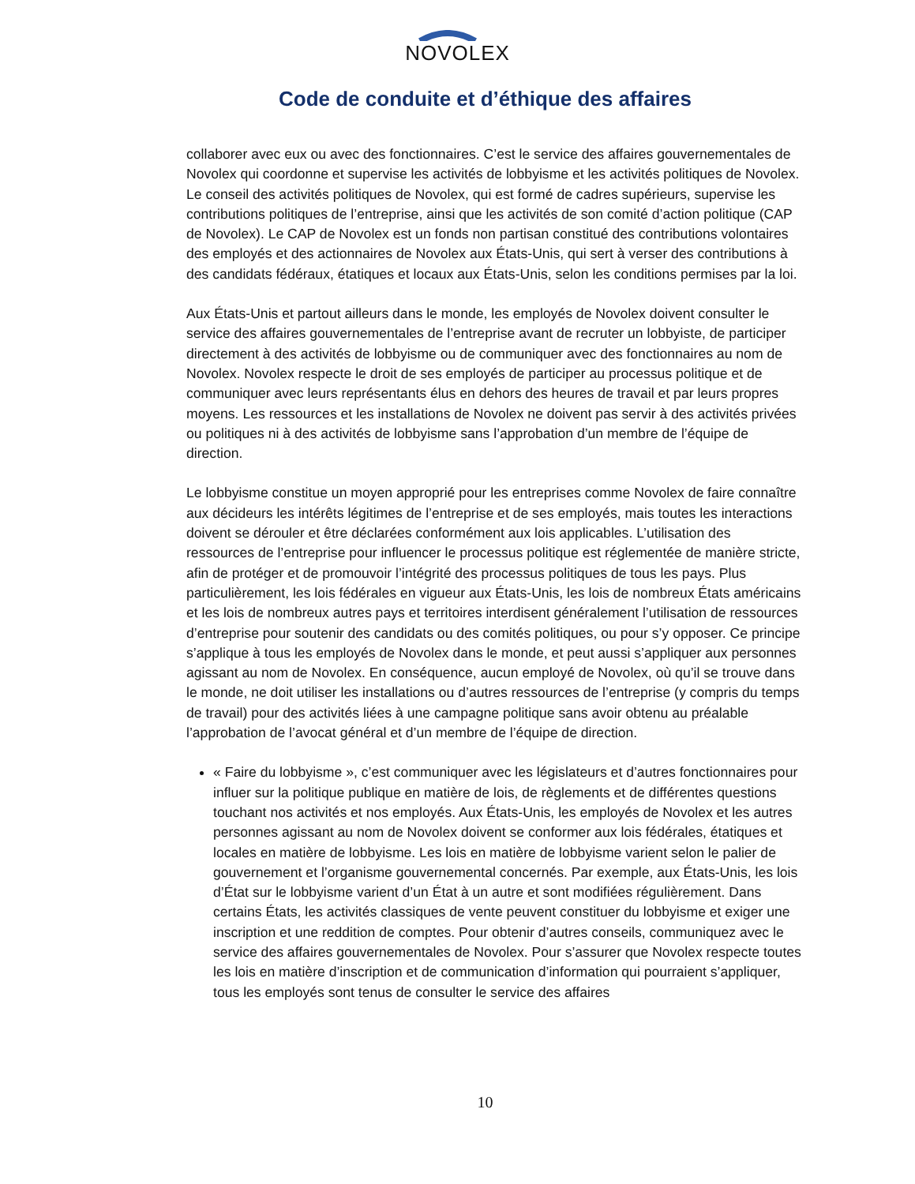NOVOLEX
Code de conduite et d’éthique des affaires
collaborer avec eux ou avec des fonctionnaires. C’est le service des affaires gouvernementales de Novolex qui coordonne et supervise les activités de lobbyisme et les activités politiques de Novolex. Le conseil des activités politiques de Novolex, qui est formé de cadres supérieurs, supervise les contributions politiques de l’entreprise, ainsi que les activités de son comité d’action politique (CAP de Novolex). Le CAP de Novolex est un fonds non partisan constitué des contributions volontaires des employés et des actionnaires de Novolex aux États-Unis, qui sert à verser des contributions à des candidats fédéraux, étatiques et locaux aux États-Unis, selon les conditions permises par la loi.
Aux États-Unis et partout ailleurs dans le monde, les employés de Novolex doivent consulter le service des affaires gouvernementales de l’entreprise avant de recruter un lobbyiste, de participer directement à des activités de lobbyisme ou de communiquer avec des fonctionnaires au nom de Novolex. Novolex respecte le droit de ses employés de participer au processus politique et de communiquer avec leurs représentants élus en dehors des heures de travail et par leurs propres moyens. Les ressources et les installations de Novolex ne doivent pas servir à des activités privées ou politiques ni à des activités de lobbyisme sans l’approbation d’un membre de l’équipe de direction.
Le lobbyisme constitue un moyen approprié pour les entreprises comme Novolex de faire connaître aux décideurs les intérêts légitimes de l’entreprise et de ses employés, mais toutes les interactions doivent se dérouler et être déclarées conformément aux lois applicables. L’utilisation des ressources de l’entreprise pour influencer le processus politique est réglementée de manière stricte, afin de protéger et de promouvoir l’intégrité des processus politiques de tous les pays. Plus particulièrement, les lois fédérales en vigueur aux États-Unis, les lois de nombreux États américains et les lois de nombreux autres pays et territoires interdisent généralement l’utilisation de ressources d’entreprise pour soutenir des candidats ou des comités politiques, ou pour s’y opposer. Ce principe s’applique à tous les employés de Novolex dans le monde, et peut aussi s’appliquer aux personnes agissant au nom de Novolex. En conséquence, aucun employé de Novolex, où qu’il se trouve dans le monde, ne doit utiliser les installations ou d’autres ressources de l’entreprise (y compris du temps de travail) pour des activités liées à une campagne politique sans avoir obtenu au préalable l’approbation de l’avocat général et d’un membre de l’équipe de direction.
« Faire du lobbyisme », c’est communiquer avec les législateurs et d’autres fonctionnaires pour influer sur la politique publique en matière de lois, de règlements et de différentes questions touchant nos activités et nos employés. Aux États-Unis, les employés de Novolex et les autres personnes agissant au nom de Novolex doivent se conformer aux lois fédérales, étatiques et locales en matière de lobbyisme. Les lois en matière de lobbyisme varient selon le palier de gouvernement et l’organisme gouvernemental concernés. Par exemple, aux États-Unis, les lois d’État sur le lobbyisme varient d’un État à un autre et sont modifiées régulièrement. Dans certains États, les activités classiques de vente peuvent constituer du lobbyisme et exiger une inscription et une reddition de comptes. Pour obtenir d’autres conseils, communiquez avec le service des affaires gouvernementales de Novolex. Pour s’assurer que Novolex respecte toutes les lois en matière d’inscription et de communication d’information qui pourraient s’appliquer, tous les employés sont tenus de consulter le service des affaires
10